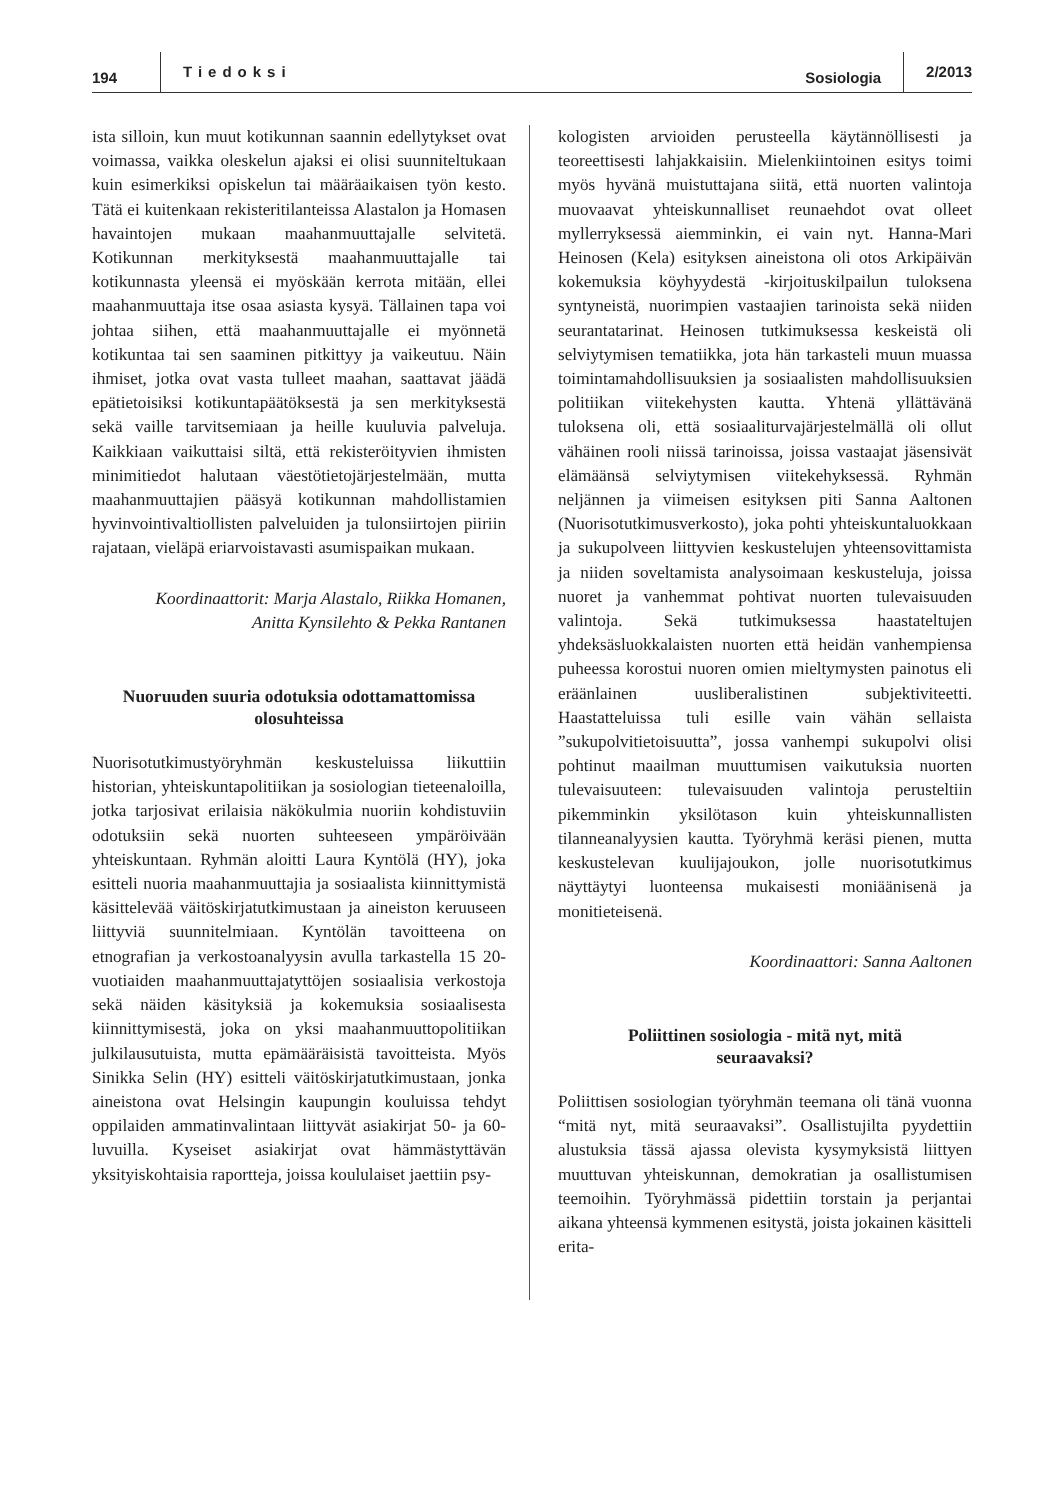194 Tiedoksi Sosiologia 2/2013
ista silloin, kun muut kotikunnan saannin edellytykset ovat voimassa, vaikka oleskelun ajaksi ei olisi suunniteltukaan kuin esimerkiksi opiskelun tai määräaikaisen työn kesto. Tätä ei kuitenkaan rekisteritilanteissa Alastalon ja Homasen havaintojen mukaan maahanmuuttajalle selvitetä. Kotikunnan merkityksestä maahanmuuttajalle tai kotikunnasta yleensä ei myöskään kerrota mitään, ellei maahanmuuttaja itse osaa asiasta kysyä. Tällainen tapa voi johtaa siihen, että maahanmuuttajalle ei myönnetä kotikuntaa tai sen saaminen pitkittyy ja vaikeutuu. Näin ihmiset, jotka ovat vasta tulleet maahan, saattavat jäädä epätietoisiksi kotikuntapäätöksestä ja sen merkityksestä sekä vaille tarvitsemiaan ja heille kuuluvia palveluja. Kaikkiaan vaikuttaisi siltä, että rekisteröityvien ihmisten minimitiedot halutaan väestötietojärjestelmään, mutta maahanmuuttajien pääsyä kotikunnan mahdollistamien hyvinvointivaltiollisten palveluiden ja tulonsiirtojen piiriin rajataan, vieläpä eriarvoistavasti asumispaikan mukaan.
Koordinaattorit: Marja Alastalo, Riikka Homanen, Anitta Kynsilehto & Pekka Rantanen
Nuoruuden suuria odotuksia odottamattomissa olosuhteissa
Nuorisotutkimustyöryhmän keskusteluissa liikuttiin historian, yhteiskuntapolitiikan ja sosiologian tieteenaloilla, jotka tarjosivat erilaisia näkökulmia nuoriin kohdistuviin odotuksiin sekä nuorten suhteeseen ympäröivään yhteiskuntaan. Ryhmän aloitti Laura Kyntölä (HY), joka esitteli nuoria maahanmuuttajia ja sosiaalista kiinnittymistä käsittelevää väitöskirjatutkimustaan ja aineiston keruuseen liittyviä suunnitelmiaan. Kyntölän tavoitteena on etnografian ja verkostoanalyysin avulla tarkastella 15 20-vuotiaiden maahanmuuttajatyttöjen sosiaalisia verkostoja sekä näiden käsityksiä ja kokemuksia sosiaalisesta kiinnittymisestä, joka on yksi maahanmuuttopolitiikan julkilausutuista, mutta epämääräisistä tavoitteista. Myös Sinikka Selin (HY) esitteli väitöskirjatutkimustaan, jonka aineistona ovat Helsingin kaupungin kouluissa tehdyt oppilaiden ammatinvalintaan liittyvät asiakirjat 50- ja 60-luvuilla. Kyseiset asiakirjat ovat hämmästyttävän yksityiskohtaisia raportteja, joissa koululaiset jaettiin psy-
kologisten arvioiden perusteella käytännöllisesti ja teoreettisesti lahjakkaisiin. Mielenkiintoinen esitys toimi myös hyvänä muistuttajana siitä, että nuorten valintoja muovaavat yhteiskunnalliset reunaehdot ovat olleet myllerryksessä aiemminkin, ei vain nyt. Hanna-Mari Heinosen (Kela) esityksen aineistona oli otos Arkipäivän kokemuksia köyhyydestä -kirjoituskilpailun tuloksena syntyneistä, nuorimpien vastaajien tarinoista sekä niiden seurantatarinat. Heinosen tutkimuksessa keskeistä oli selviytymisen tematiikka, jota hän tarkasteli muun muassa toimintamahdollisuuksien ja sosiaalisten mahdollisuuksien politiikan viitekehysten kautta. Yhtenä yllättävänä tuloksena oli, että sosiaaliturvajärjestelmällä oli ollut vähäinen rooli niissä tarinoissa, joissa vastaajat jäsensivät elämäänsä selviytymisen viitekehyksessä. Ryhmän neljännen ja viimeisen esityksen piti Sanna Aaltonen (Nuorisotutkimusverkosto), joka pohti yhteiskuntaluokkaan ja sukupolveen liittyvien keskustelujen yhteensovittamista ja niiden soveltamista analysoimaan keskusteluja, joissa nuoret ja vanhemmat pohtivat nuorten tulevaisuuden valintoja. Sekä tutkimuksessa haastateltujen yhdeksäsluokkalaisten nuorten että heidän vanhempiensa puheessa korostui nuoren omien mieltymysten painotus eli eräänlainen uusliberalistinen subjektiviteetti. Haastatteluissa tuli esille vain vähän sellaista ”sukupolvitietoisuutta”, jossa vanhempi sukupolvi olisi pohtinut maailman muuttumisen vaikutuksia nuorten tulevaisuuteen: tulevaisuuden valintoja perusteltiin pikemminkin yksilötason kuin yhteiskunnallisten tilanneanalyysien kautta. Työryhmä keräsi pienen, mutta keskustelevan kuulijajoukon, jolle nuorisotutkimus näyttäytyi luonteensa mukaisesti moniäänisenä ja monitieteisenä.
Koordinaattori: Sanna Aaltonen
Poliittinen sosiologia - mitä nyt, mitä seuraavaksi?
Poliittisen sosiologian työryhmän teemana oli tänä vuonna “mitä nyt, mitä seuraavaksi”. Osallistujilta pyydettiin alustuksia tässä ajassa olevista kysymyksistä liittyen muuttuvan yhteiskunnan, demokratian ja osallistumisen teemoihin. Työryhmässä pidettiin torstain ja perjantai aikana yhteensä kymmenen esitystä, joista jokainen käsitteli erita-